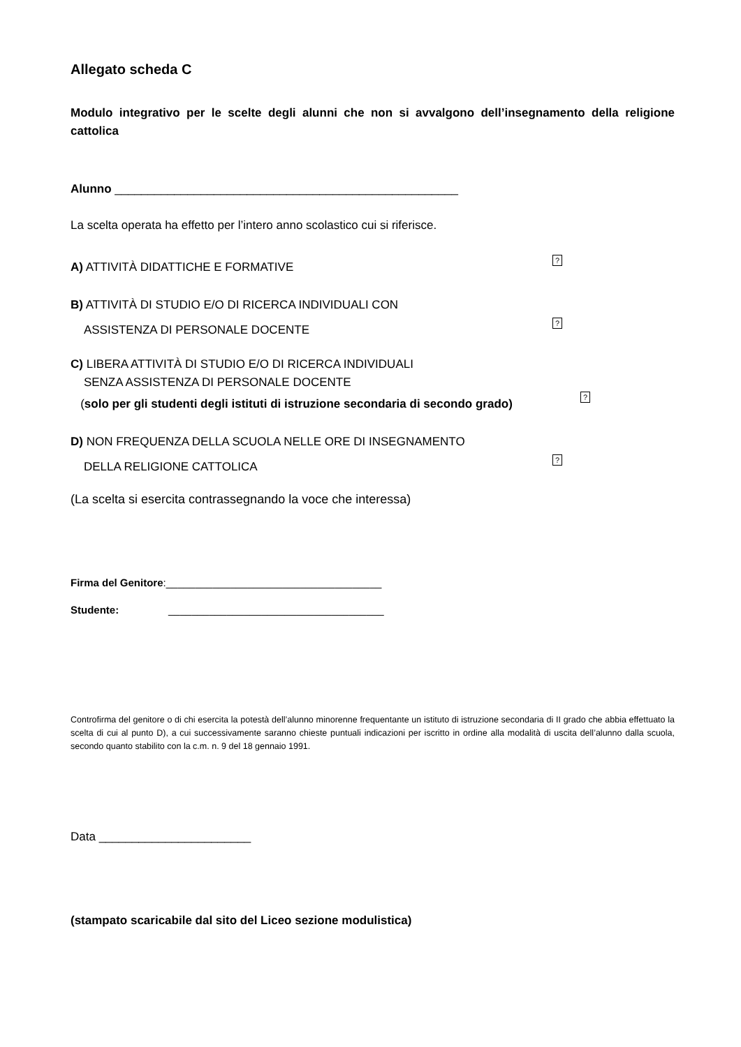Allegato scheda C
Modulo integrativo per le scelte degli alunni che non si avvalgono dell’insegnamento della religione cattolica
Alunno ____________________________________________________
La scelta operata ha effetto per l’intero anno scolastico cui si riferisce.
A) ATTIVITÀ DIDATTICHE E FORMATIVE
?
B) ATTIVITÀ DI STUDIO E/O DI RICERCA INDIVIDUALI CON
ASSISTENZA DI PERSONALE DOCENTE
?
C) LIBERA ATTIVITÀ DI STUDIO E/O DI RICERCA INDIVIDUALI
SENZA ASSISTENZA DI PERSONALE DOCENTE
(solo per gli studenti degli istituti di istruzione secondaria di secondo grado)
?
D) NON FREQUENZA DELLA SCUOLA NELLE ORE DI INSEGNAMENTO
DELLA RELIGIONE CATTOLICA
?
(La scelta si esercita contrassegnando la voce che interessa)
Firma del Genitore:_____________________________________
Studente: _____________________________________
Controfirma del genitore o di chi esercita la potestà dell’alunno minorenne frequentante un istituto di istruzione secondaria di II grado che abbia effettuato la scelta di cui al punto D), a cui successivamente saranno chieste puntuali indicazioni per iscritto in ordine alla modalità di uscita dell’alunno dalla scuola, secondo quanto stabilito con la c.m. n. 9 del 18 gennaio 1991.
Data _______________________
(stampato scaricabile dal sito del Liceo sezione modulistica)